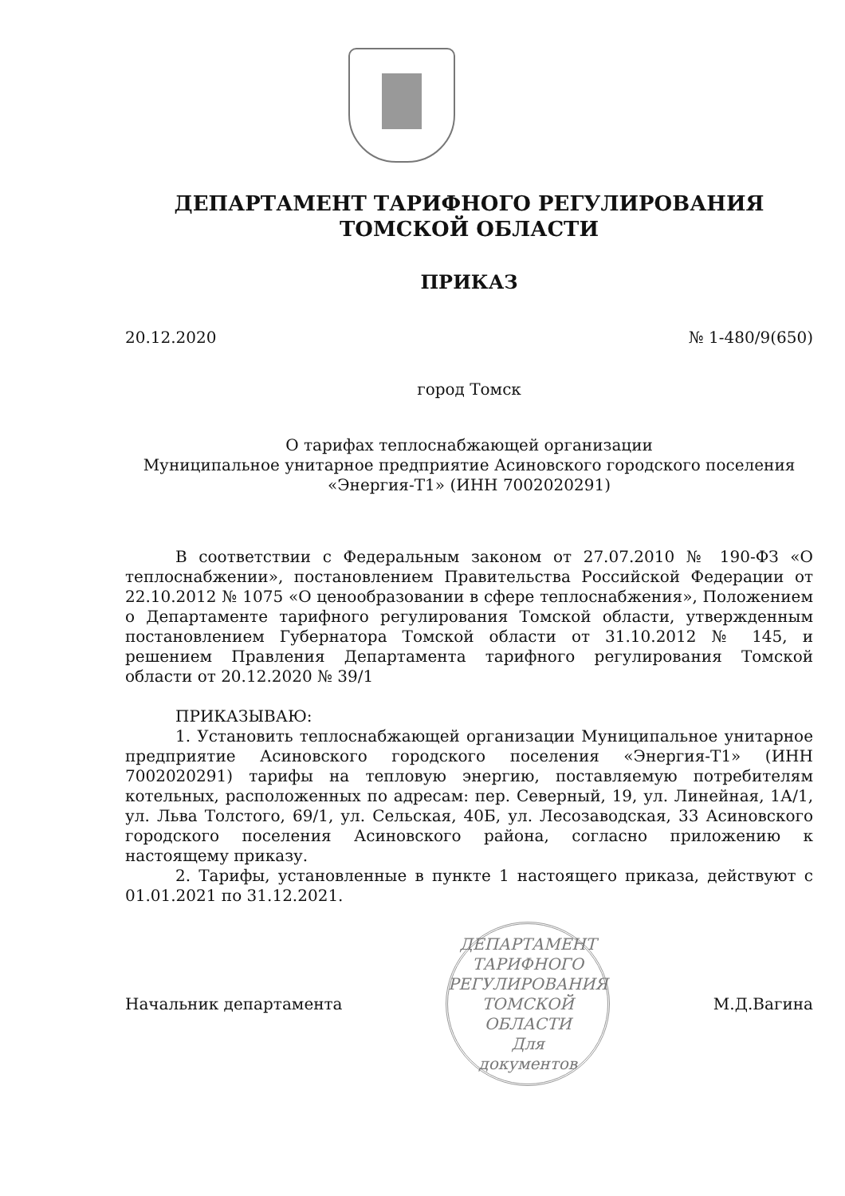ДЕПАРТАМЕНТ ТАРИФНОГО РЕГУЛИРОВАНИЯ
ТОМСКОЙ ОБЛАСТИ
ПРИКАЗ
20.12.2020 № 1-480/9(650)
город Томск
О тарифах теплоснабжающей организации
Муниципальное унитарное предприятие Асиновского городского поселения
«Энергия-Т1» (ИНН 7002020291)
В соответствии с Федеральным законом от 27.07.2010 № 190-ФЗ «О теплоснабжении», постановлением Правительства Российской Федерации от 22.10.2012 № 1075 «О ценообразовании в сфере теплоснабжения», Положением о Департаменте тарифного регулирования Томской области, утвержденным постановлением Губернатора Томской области от 31.10.2012 № 145, и решением Правления Департамента тарифного регулирования Томской области от 20.12.2020 № 39/1
ПРИКАЗЫВАЮ:
1. Установить теплоснабжающей организации Муниципальное унитарное предприятие Асиновского городского поселения «Энергия-Т1» (ИНН 7002020291) тарифы на тепловую энергию, поставляемую потребителям котельных, расположенных по адресам: пер. Северный, 19, ул. Линейная, 1А/1, ул. Льва Толстого, 69/1, ул. Сельская, 40Б, ул. Лесозаводская, 33 Асиновского городского поселения Асиновского района, согласно приложению к настоящему приказу.
2. Тарифы, установленные в пункте 1 настоящего приказа, действуют с 01.01.2021 по 31.12.2021.
Начальник департамента
ДЕПАРТАМЕНТ ТАРИФНОГО РЕГУЛИРОВАНИЯ ТОМСКОЙ ОБЛАСТИ
Для
документов
М.Д.Вагина